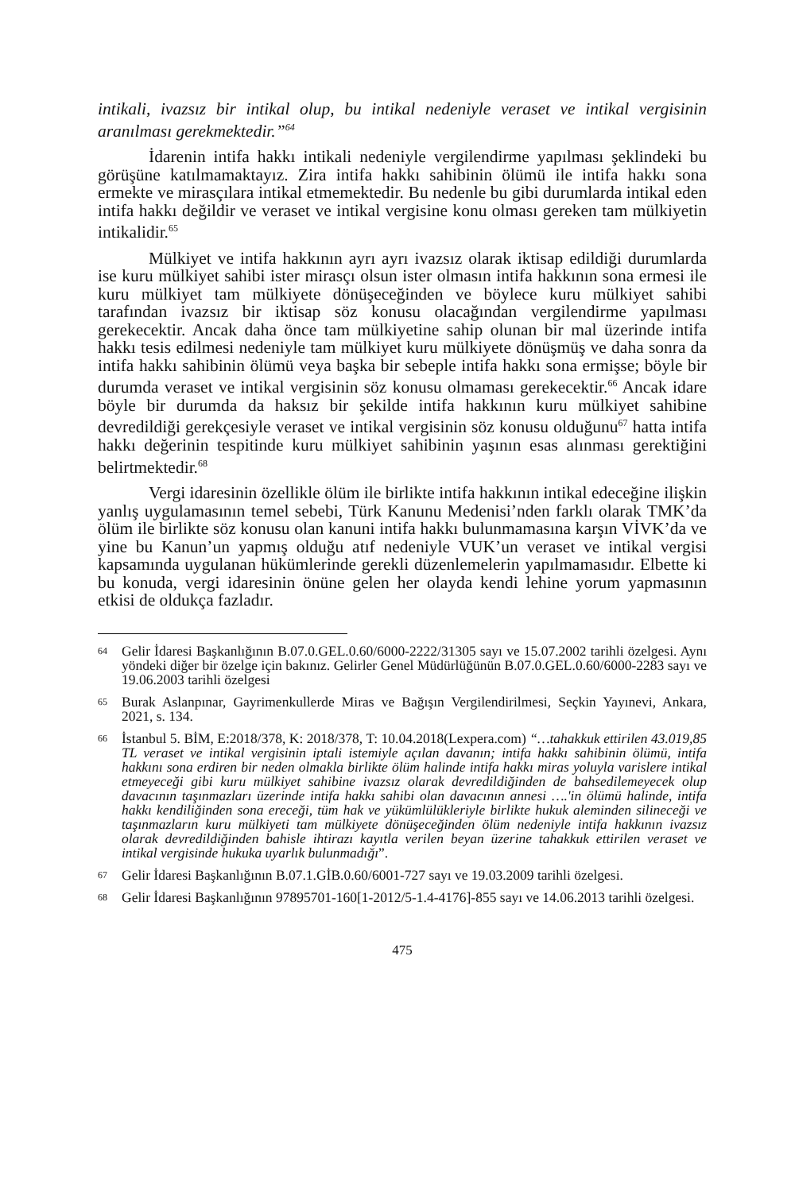intikali, ivazsız bir intikal olup, bu intikal nedeniyle veraset ve intikal vergisinin aranılması gerekmektedir.”<sup>64</sup>
İdarenin intifa hakkı intikali nedeniyle vergilendirme yapılması şeklindeki bu görüşüne katılmamaktayız. Zira intifa hakkı sahibinin ölümü ile intifa hakkı sona ermekte ve mirasçılara intikal etmemektedir. Bu nedenle bu gibi durumlarda intikal eden intifa hakkı değildir ve veraset ve intikal vergisine konu olması gereken tam mülkiyetin intikalidir.<sup>65</sup>
Mülkiyet ve intifa hakkının ayrı ayrı ivazsız olarak iktisap edildiği durumlarda ise kuru mülkiyet sahibi ister mirasçı olsun ister olmasın intifa hakkının sona ermesi ile kuru mülkiyet tam mülkiyete dönüşeceğinden ve böylece kuru mülkiyet sahibi tarafından ivazsız bir iktisap söz konusu olacağından vergilendirme yapılması gerekecektir. Ancak daha önce tam mülkiyetine sahip olunan bir mal üzerinde intifa hakkı tesis edilmesi nedeniyle tam mülkiyet kuru mülkiyete dönüşmüş ve daha sonra da intifa hakkı sahibinin ölümü veya başka bir sebeple intifa hakkı sona ermişse; böyle bir durumda veraset ve intikal vergisinin söz konusu olmaması gerekecektir.<sup>66</sup> Ancak idare böyle bir durumda da haksız bir şekilde intifa hakkının kuru mülkiyet sahibine devredildiği gerekçesiyle veraset ve intikal vergisinin söz konusu olduğunu<sup>67</sup> hatta intifa hakkı değerinin tespitinde kuru mülkiyet sahibinin yaşının esas alınması gerektiğini belirtmektedir.<sup>68</sup>
Vergi idaresinin özellikle ölüm ile birlikte intifa hakkının intikal edeceğine ilişkin yanlış uygulamasının temel sebebi, Türk Kanunu Medenisi’nden farklı olarak TMK’da ölüm ile birlikte söz konusu olan kanuni intifa hakkı bulunmamasına karşın VİVK’da ve yine bu Kanun’un yapmış olduğu atıf nedeniyle VUK’un veraset ve intikal vergisi kapsamında uygulanan hükümlerinde gerekli düzenlemelerin yapılmamasıdır. Elbette ki bu konuda, vergi idaresinin önüne gelen her olayda kendi lehine yorum yapmasının etkisi de oldukça fazladır.
64 Gelir İdaresi Başkanlığının B.07.0.GEL.0.60/6000-2222/31305 sayı ve 15.07.2002 tarihli özelgesi. Aynı yöndeki diğer bir özelge için bakınız. Gelirler Genel Müdürlüğünün B.07.0.GEL.0.60/6000-2283 sayı ve 19.06.2003 tarihli özelgesi
65 Burak Aslanpınar, Gayrimenkullerde Miras ve Bağışın Vergilendirilmesi, Seçkin Yayınevi, Ankara, 2021, s. 134.
66 İstanbul 5. BİM, E:2018/378, K: 2018/378, T: 10.04.2018(Lexpera.com) “…tahakkuk ettirilen 43.019,85 TL veraset ve intikal vergisinin iptali istemiyle açılan davanın; intifa hakkı sahibinin ölümü, intifa hakkını sona erdiren bir neden olmakla birlikte ölüm halinde intifa hakkı miras yoluyla varislere intikal etmeyeceği gibi kuru mülkiyet sahibine ivazsız olarak devredildiğinden de bahsedilemeyecek olup davacının taşınmazları üzerinde intifa hakkı sahibi olan davacının annesi ….'in ölümü halinde, intifa hakkı kendiliğinden sona ereceği, tüm hak ve yükümlülükleriyle birlikte hukuk aleminden silineceği ve taşınmazların kuru mülkiyeti tam mülkiyete dönüşeceğinden ölüm nedeniyle intifa hakkının ivazsız olarak devredildiğinden bahisle ihtirazı kayıtla verilen beyan üzerine tahakkuk ettirilen veraset ve intikal vergisinde hukuka uyarlık bulunmadığı”.
67 Gelir İdaresi Başkanlığının B.07.1.GİB.0.60/6001-727 sayı ve 19.03.2009 tarihli özelgesi.
68 Gelir İdaresi Başkanlığının 97895701-160[1-2012/5-1.4-4176]-855 sayı ve 14.06.2013 tarihli özelgesi.
475